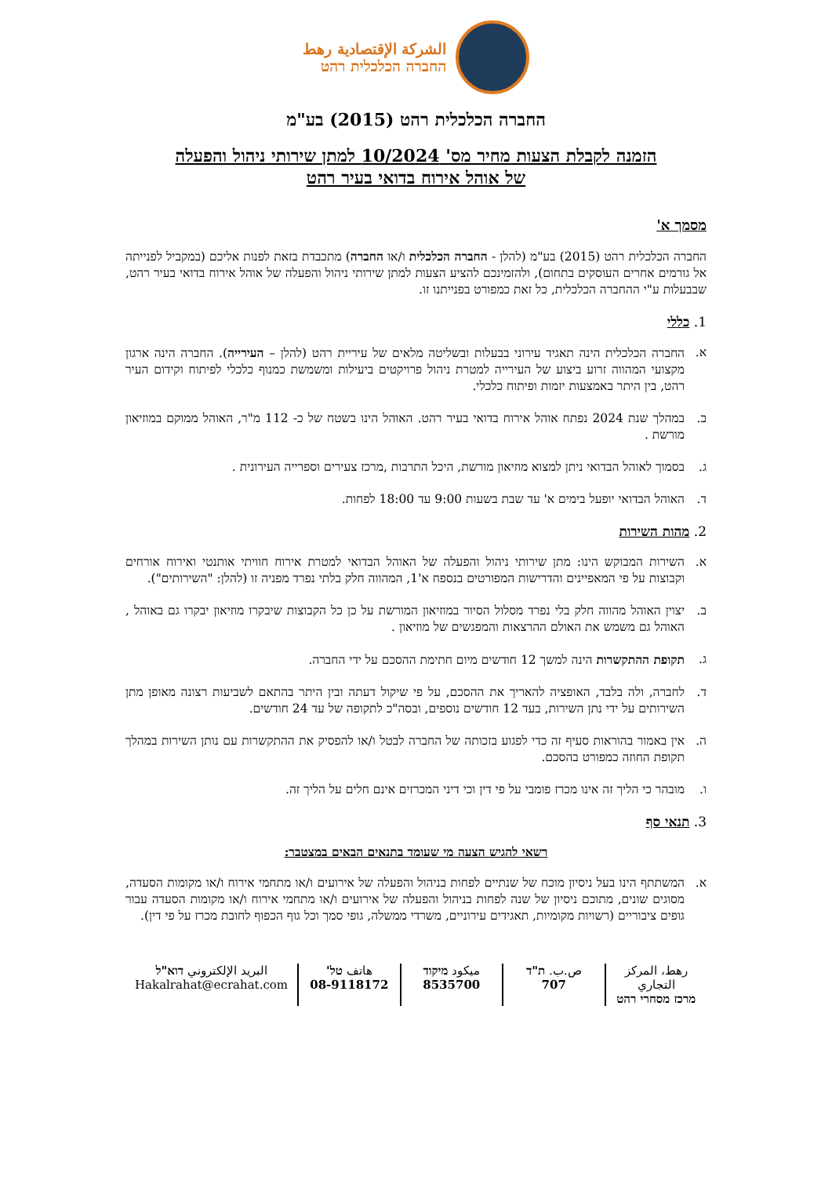الشركة الإقتصادية رهط
החברה הכלכלית רהט
החברה הכלכלית רהט (2015) בע"מ
הזמנה לקבלת הצעות מחיר מס' 10/2024 למתן שירותי ניהול והפעלה
של אוהל אירוח בדואי בעיר רהט
מסמך א'
החברה הכלכלית רהט (2015) בע"מ (להלן - החברה הכלכלית ו/או החברה) מתכבדת בזאת לפנות אליכם (במקביל לפנייתה אל גורמים אחרים העוסקים בתחום), ולהזמינכם להציע הצעות למתן שירותי ניהול והפעלה של אוהל אירוח בדואי בעיר רהט, שבבעלות ע"י ההחברה הכלכלית, כל זאת כמפורט בפנייתנו זו.
1. כללי
א. החברה הכלכלית הינה תאגיד עירוני בבעלות ובשליטה מלאים של עיריית רהט (להלן – העירייה). החברה הינה ארגון מקצועי המהווה זרוע ביצוע של העירייה למטרת ניהול פרויקטים ביעילות ומשמשת כמנוף כלכלי לפיתוח וקידום העיר רהט, בין היתר באמצעות יזמות ופיתוח כלכלי.
ב. במהלך שנת 2024 נפתח אוהל אירוח בדואי בעיר רהט. האוהל הינו בשטח של כ- 112 מ"ר, האוהל ממוקם במוזיאון מורשת .
ג. בסמוך לאוהל הבדואי ניתן למצוא מוזיאון מורשת, היכל התרבות ,מרכז צעירים וספרייה העירונית .
ד. האוהל הבדואי יופעל בימים א' עד שבת בשעות 9:00 עד 18:00 לפחות.
2. מהות השירות
א. השירות המבוקש הינו: מתן שירותי ניהול והפעלה של האוהל הבדואי למטרת אירוח חוויתי אותנטי ואירוח אורחים וקבוצות על פי המאפיינים והדרישות המפורטים בנספח א'1, המהווה חלק בלתי נפרד מפניה זו (להלן: "השירותים").
ב. יצוין האוהל מהווה חלק בלי נפרד מסלול הסיור במוזיאון המורשת על כן כל הקבוצות שיבקרו מוזיאון יבקרו גם באוהל , האוהל גם משמש את האולם ההרצאות והמפגשים של מוזיאון .
ג. תקופת ההתקשרות הינה למשך 12 חודשים מיום חתימת ההסכם על ידי החברה.
ד. לחברה, ולה בלבד, האופציה להאריך את ההסכם, על פי שיקול דעתה ובין היתר בהתאם לשביעות רצונה מאופן מתן השירותים על ידי נתן השירות, בעד 12 חודשים נוספים, ובסה"כ לתקופה של עד 24 חודשים.
ה. אין באמור בהוראות סעיף זה כדי לפגוע בזכותה של החברה לבטל ו/או להפסיק את ההתקשרות עם נותן השירות במהלך תקופת החוזה כמפורט בהסכם.
ו. מובהר כי הליך זה אינו מכרז פומבי על פי דין וכי דיני המכרזים אינם חלים על הליך זה.
3. תנאי סף
רשאי להגיש הצעה מי שעומד בתנאים הבאים במצטבר:
א. המשתתף הינו בעל ניסיון מוכח של שנתיים לפחות בניהול והפעלה של אירועים ו/או מתחמי אירוח ו/או מקומות הסעדה, מסוגים שונים, מתוכם ניסיון של שנה לפחות בניהול והפעלה של אירועים ו/או מתחמי אירוח ו/או מקומות הסעדה עבור גופים ציבוריים (רשויות מקומיות, תאגידים עירוניים, משרדי ממשלה, גופי סמך וכל גוף הכפוף לחובת מכרז על פי דין).
رهط، المركز التجاري
מרכז מסחרי רהט
ص.ب. ת"ד
707
ميكود מיקוד
8535700
هاتف טל'
08-9118172
البريد الإلكتروني דוא"ל
Hakalrahat@ecrahat.com